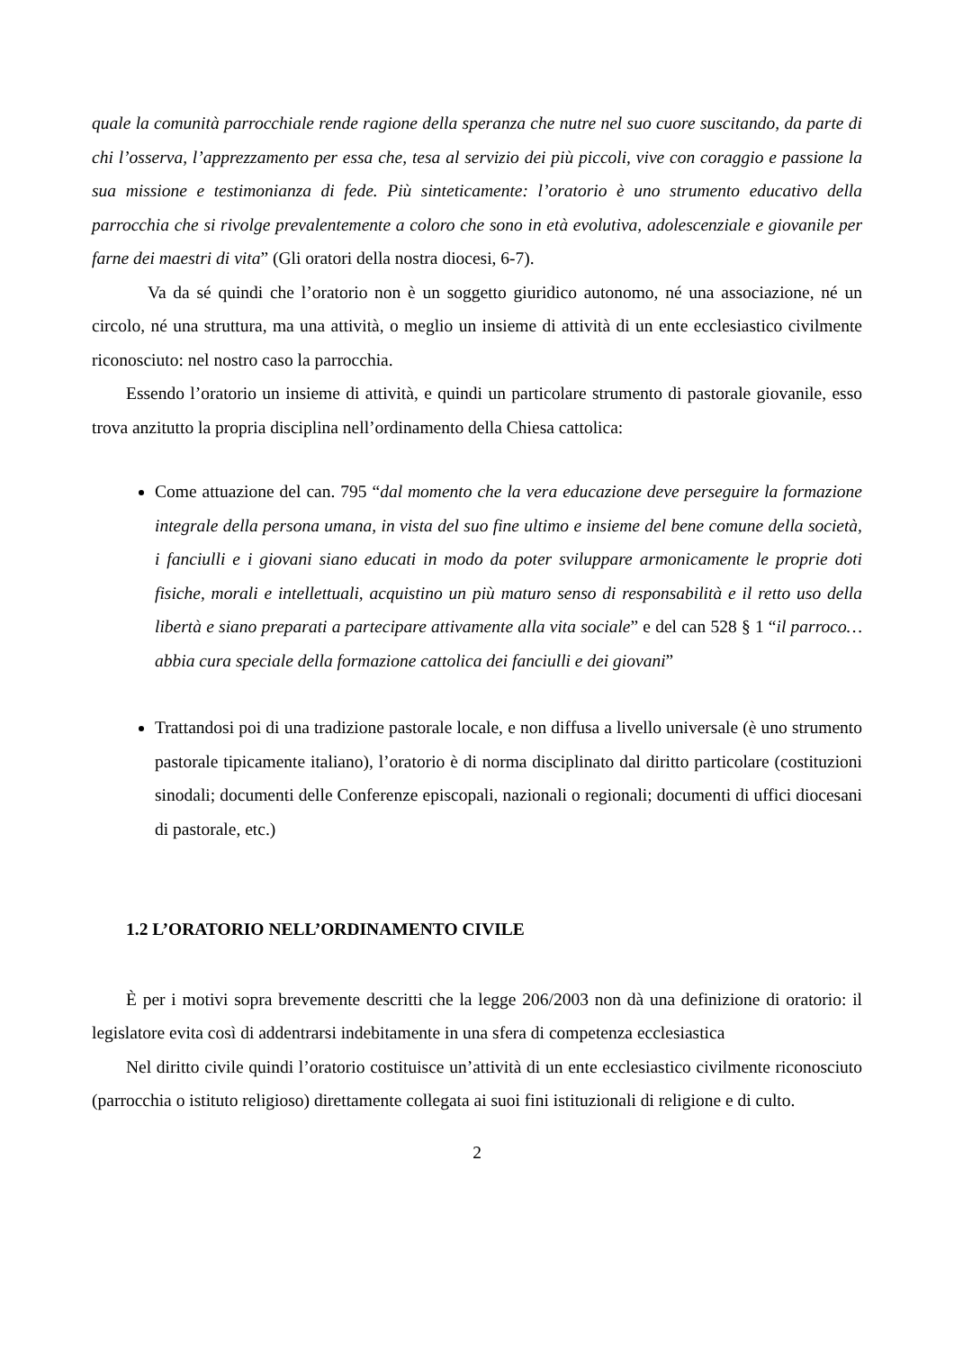quale la comunità parrocchiale rende ragione della speranza che nutre nel suo cuore suscitando, da parte di chi l’osserva, l’apprezzamento per essa che, tesa al servizio dei più piccoli, vive con coraggio e passione la sua missione e testimonianza di fede. Più sinteticamente: l’oratorio è uno strumento educativo della parrocchia che si rivolge prevalentemente a coloro che sono in età evolutiva, adolescenziale e giovanile per farne dei maestri di vita” (Gli oratori della nostra diocesi, 6-7).
Va da sé quindi che l’oratorio non è un soggetto giuridico autonomo, né una associazione, né un circolo, né una struttura, ma una attività, o meglio un insieme di attività di un ente ecclesiastico civilmente riconosciuto: nel nostro caso la parrocchia.
Essendo l’oratorio un insieme di attività, e quindi un particolare strumento di pastorale giovanile, esso trova anzitutto la propria disciplina nell’ordinamento della Chiesa cattolica:
Come attuazione del can. 795 “dal momento che la vera educazione deve perseguire la formazione integrale della persona umana, in vista del suo fine ultimo e insieme del bene comune della società, i fanciulli e i giovani siano educati in modo da poter sviluppare armonicamente le proprie doti fisiche, morali e intellettuali, acquistino un più maturo senso di responsabilità e il retto uso della libertà e siano preparati a partecipare attivamente alla vita sociale” e del can 528 § 1 “il parroco…abbia cura speciale della formazione cattolica dei fanciulli e dei giovani”
Trattandosi poi di una tradizione pastorale locale, e non diffusa a livello universale (è uno strumento pastorale tipicamente italiano), l’oratorio è di norma disciplinato dal diritto particolare (costituzioni sinodali; documenti delle Conferenze episcopali, nazionali o regionali; documenti di uffici diocesani di pastorale, etc.)
1.2 L’ORATORIO NELL’ORDINAMENTO CIVILE
È per i motivi sopra brevemente descritti che la legge 206/2003 non dà una definizione di oratorio: il legislatore evita così di addentrarsi indebitamente in una sfera di competenza ecclesiastica
Nel diritto civile quindi l’oratorio costituisce un’attività di un ente ecclesiastico civilmente riconosciuto (parrocchia o istituto religioso) direttamente collegata ai suoi fini istituzionali di religione e di culto.
2